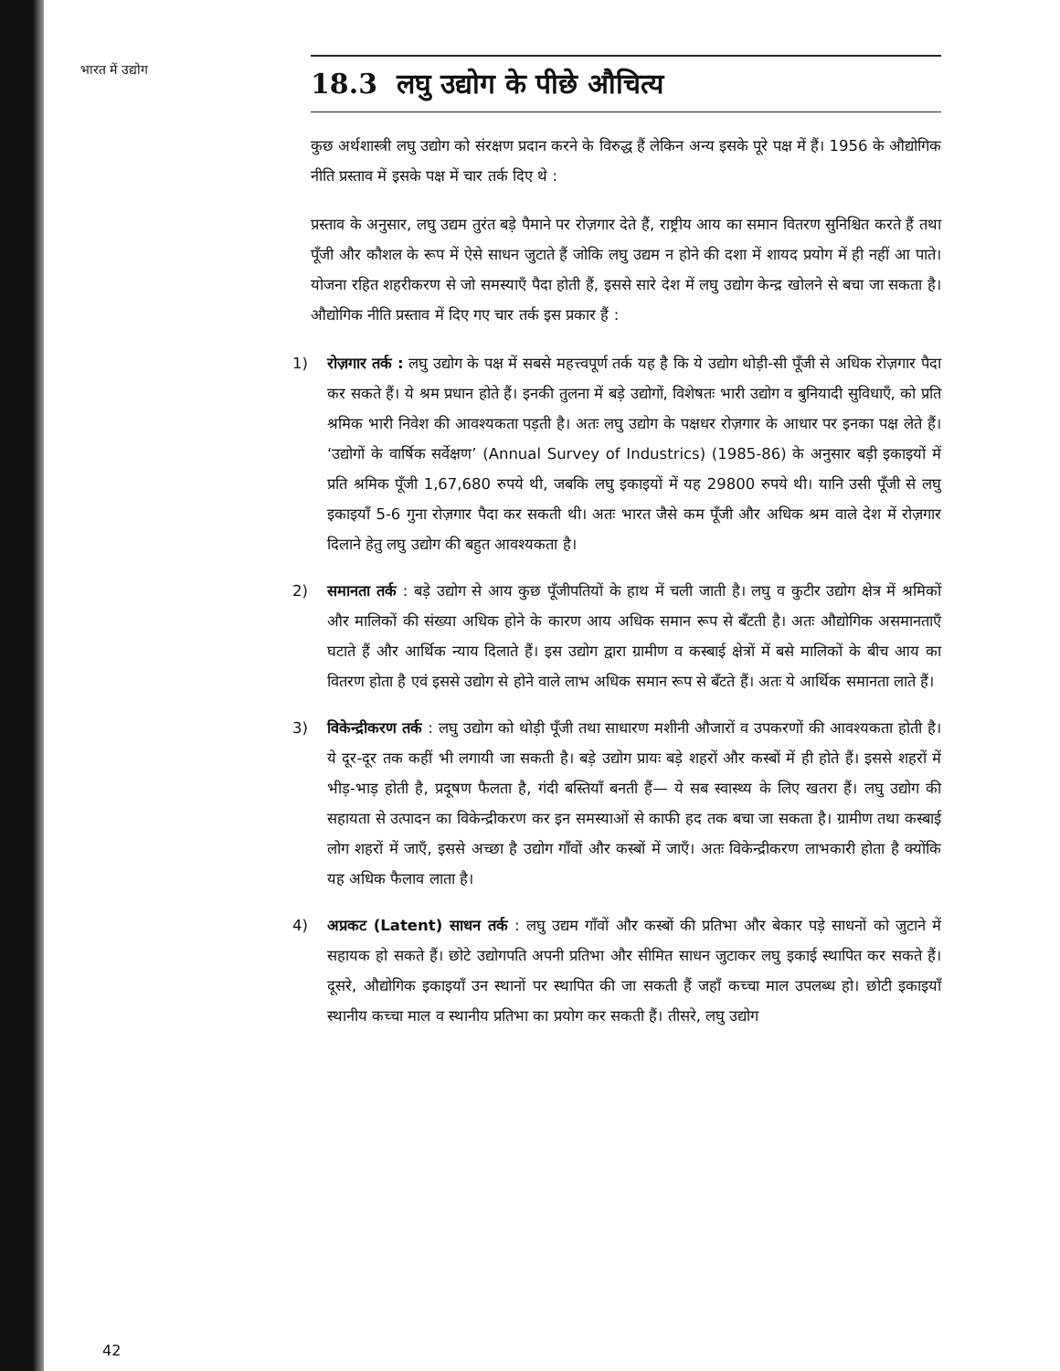भारत में उद्योग
18.3 लघु उद्योग के पीछे औचित्य
कुछ अर्थशास्त्री लघु उद्योग को संरक्षण प्रदान करने के विरुद्ध हैं लेकिन अन्य इसके पूरे पक्ष में हैं। 1956 के औद्योगिक नीति प्रस्ताव में इसके पक्ष में चार तर्क दिए थे :
प्रस्ताव के अनुसार, लघु उद्यम तुरंत बड़े पैमाने पर रोज़गार देते हैं, राष्ट्रीय आय का समान वितरण सुनिश्चित करते हैं तथा पूँजी और कौशल के रूप में ऐसे साधन जुटाते हैं जोकि लघु उद्यम न होने की दशा में शायद प्रयोग में ही नहीं आ पाते। योजना रहित शहरीकरण से जो समस्याएँ पैदा होती हैं, इससे सारे देश में लघु उद्योग केन्द्र खोलने से बचा जा सकता है। औद्योगिक नीति प्रस्ताव में दिए गए चार तर्क इस प्रकार हैं :
1) रोज़गार तर्क : लघु उद्योग के पक्ष में सबसे महत्त्वपूर्ण तर्क यह है कि ये उद्योग थोड़ी-सी पूँजी से अधिक रोज़गार पैदा कर सकते हैं। ये श्रम प्रधान होते हैं। इनकी तुलना में बड़े उद्योगों, विशेषतः भारी उद्योग व बुनियादी सुविधाएँ, को प्रति श्रमिक भारी निवेश की आवश्यकता पड़ती है। अतः लघु उद्योग के पक्षधर रोज़गार के आधार पर इनका पक्ष लेते हैं। ‘उद्योगों के वार्षिक सर्वेक्षण’ (Annual Survey of Industrics) (1985-86) के अनुसार बड़ी इकाइयों में प्रति श्रमिक पूँजी 1,67,680 रुपये थी, जबकि लघु इकाइयों में यह 29800 रुपये थी। यानि उसी पूँजी से लघु इकाइयाँ 5-6 गुना रोज़गार पैदा कर सकती थी। अतः भारत जैसे कम पूँजी और अधिक श्रम वाले देश में रोज़गार दिलाने हेतु लघु उद्योग की बहुत आवश्यकता है।
2) समानता तर्क : बड़े उद्योग से आय कुछ पूँजीपतियों के हाथ में चली जाती है। लघु व कुटीर उद्योग क्षेत्र में श्रमिकों और मालिकों की संख्या अधिक होने के कारण आय अधिक समान रूप से बँटती है। अतः औद्योगिक असमानताएँ घटाते हैं और आर्थिक न्याय दिलाते हैं। इस उद्योग द्वारा ग्रामीण व कस्बाई क्षेत्रों में बसे मालिकों के बीच आय का वितरण होता है एवं इससे उद्योग से होने वाले लाभ अधिक समान रूप से बँटते हैं। अतः ये आर्थिक समानता लाते हैं।
3) विकेन्द्रीकरण तर्क : लघु उद्योग को थोड़ी पूँजी तथा साधारण मशीनी औजारों व उपकरणों की आवश्यकता होती है। ये दूर-दूर तक कहीं भी लगायी जा सकती है। बड़े उद्योग प्रायः बड़े शहरों और कस्बों में ही होते हैं। इससे शहरों में भीड़-भाड़ होती है, प्रदूषण फैलता है, गंदी बस्तियाँ बनती हैं— ये सब स्वास्थ्य के लिए खतरा हैं। लघु उद्योग की सहायता से उत्पादन का विकेन्द्रीकरण कर इन समस्याओं से काफी हद तक बचा जा सकता है। ग्रामीण तथा कस्बाई लोग शहरों में जाएँ, इससे अच्छा है उद्योग गाँवों और कस्बों में जाएँ। अतः विकेन्द्रीकरण लाभकारी होता है क्योंकि यह अधिक फैलाव लाता है।
4) अप्रकट (Latent) साधन तर्क : लघु उद्यम गाँवों और कस्बों की प्रतिभा और बेकार पड़े साधनों को जुटाने में सहायक हो सकते हैं। छोटे उद्योगपति अपनी प्रतिभा और सीमित साधन जुटाकर लघु इकाई स्थापित कर सकते हैं। दूसरे, औद्योगिक इकाइयाँ उन स्थानों पर स्थापित की जा सकती हैं जहाँ कच्चा माल उपलब्ध हो। छोटी इकाइयाँ स्थानीय कच्चा माल व स्थानीय प्रतिभा का प्रयोग कर सकती हैं। तीसरे, लघु उद्योग
42